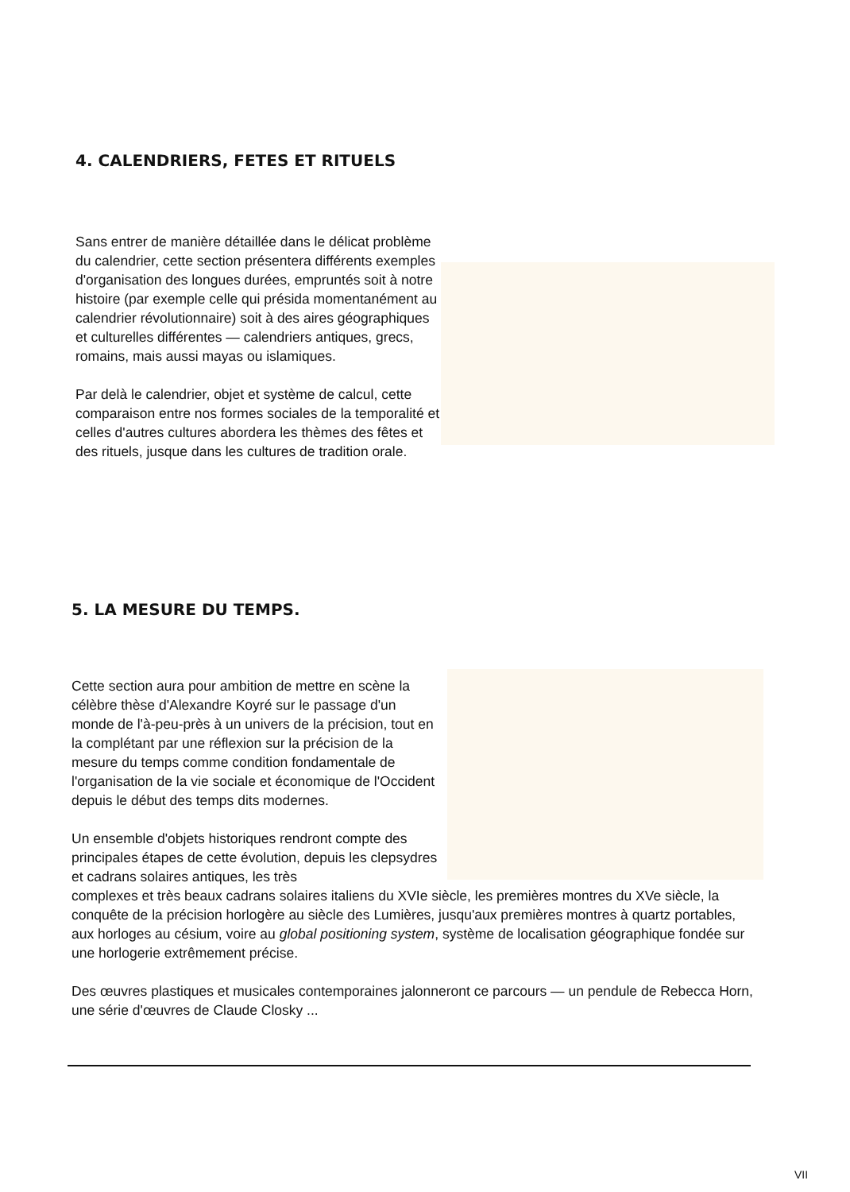4. CALENDRIERS, FETES ET RITUELS
Sans entrer de manière détaillée dans le délicat problème du calendrier, cette section présentera différents exemples d'organisation des longues durées, empruntés soit à notre histoire (par exemple celle qui présida momentanément au calendrier révolutionnaire) soit à des aires géographiques et culturelles différentes — calendriers antiques, grecs, romains, mais aussi mayas ou islamiques.
Par delà le calendrier, objet et système de calcul, cette comparaison entre nos formes sociales de la temporalité et celles d'autres cultures abordera les thèmes des fêtes et des rituels, jusque dans les cultures de tradition orale.
5. LA MESURE DU TEMPS.
Cette section aura pour ambition de mettre en scène la célèbre thèse d'Alexandre Koyré sur le passage d'un monde de l'à-peu-près à un univers de la précision, tout en la complétant par une réflexion sur la précision de la mesure du temps comme condition fondamentale de l'organisation de la vie sociale et économique de l'Occident depuis le début des temps dits modernes.
Un ensemble d'objets historiques rendront compte des principales étapes de cette évolution, depuis les clepsydres et cadrans solaires antiques, les très
complexes et très beaux cadrans solaires italiens du XVIe siècle, les premières montres du XVe siècle, la conquête de la précision horlogère au siècle des Lumières, jusqu'aux premières montres à quartz portables, aux horloges au césium, voire au global positioning system, système de localisation géographique fondée sur une horlogerie extrêmement précise.
Des œuvres plastiques et musicales contemporaines jalonneront ce parcours — un pendule de Rebecca Horn, une série d'œuvres de Claude Closky ...
VII